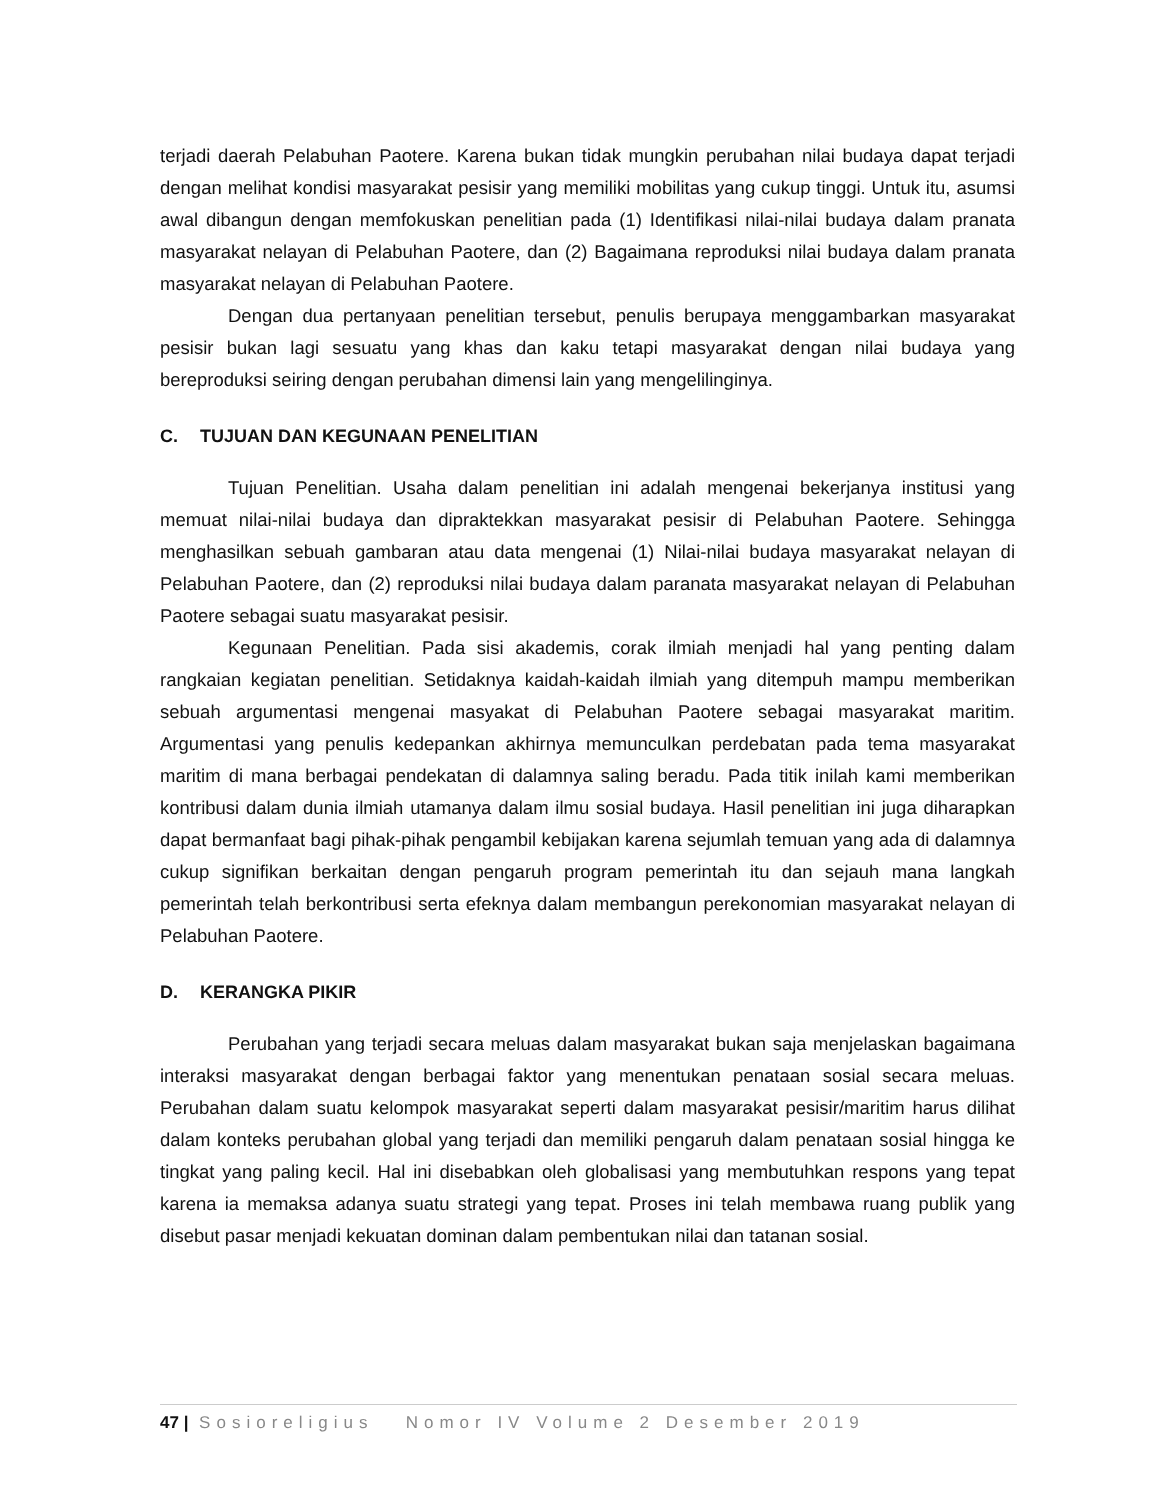terjadi daerah Pelabuhan Paotere. Karena bukan tidak mungkin perubahan nilai budaya dapat terjadi dengan melihat kondisi masyarakat pesisir yang memiliki mobilitas yang cukup tinggi. Untuk itu, asumsi awal dibangun dengan memfokuskan penelitian pada (1) Identifikasi nilai-nilai budaya dalam pranata masyarakat nelayan di Pelabuhan Paotere, dan (2) Bagaimana reproduksi nilai budaya dalam pranata masyarakat nelayan di Pelabuhan Paotere.
Dengan dua pertanyaan penelitian tersebut, penulis berupaya menggambarkan masyarakat pesisir bukan lagi sesuatu yang khas dan kaku tetapi masyarakat dengan nilai budaya yang bereproduksi seiring dengan perubahan dimensi lain yang mengelilinginya.
C. TUJUAN DAN KEGUNAAN PENELITIAN
Tujuan Penelitian. Usaha dalam penelitian ini adalah mengenai bekerjanya institusi yang memuat nilai-nilai budaya dan dipraktekkan masyarakat pesisir di Pelabuhan Paotere. Sehingga menghasilkan sebuah gambaran atau data mengenai (1) Nilai-nilai budaya masyarakat nelayan di Pelabuhan Paotere, dan (2) reproduksi nilai budaya dalam paranata masyarakat nelayan di Pelabuhan Paotere sebagai suatu masyarakat pesisir.
Kegunaan Penelitian. Pada sisi akademis, corak ilmiah menjadi hal yang penting dalam rangkaian kegiatan penelitian. Setidaknya kaidah-kaidah ilmiah yang ditempuh mampu memberikan sebuah argumentasi mengenai masyakat di Pelabuhan Paotere sebagai masyarakat maritim. Argumentasi yang penulis kedepankan akhirnya memunculkan perdebatan pada tema masyarakat maritim di mana berbagai pendekatan di dalamnya saling beradu. Pada titik inilah kami memberikan kontribusi dalam dunia ilmiah utamanya dalam ilmu sosial budaya. Hasil penelitian ini juga diharapkan dapat bermanfaat bagi pihak-pihak pengambil kebijakan karena sejumlah temuan yang ada di dalamnya cukup signifikan berkaitan dengan pengaruh program pemerintah itu dan sejauh mana langkah pemerintah telah berkontribusi serta efeknya dalam membangun perekonomian masyarakat nelayan di Pelabuhan Paotere.
D. KERANGKA PIKIR
Perubahan yang terjadi secara meluas dalam masyarakat bukan saja menjelaskan bagaimana interaksi masyarakat dengan berbagai faktor yang menentukan penataan sosial secara meluas. Perubahan dalam suatu kelompok masyarakat seperti dalam masyarakat pesisir/maritim harus dilihat dalam konteks perubahan global yang terjadi dan memiliki pengaruh dalam penataan sosial hingga ke tingkat yang paling kecil. Hal ini disebabkan oleh globalisasi yang membutuhkan respons yang tepat karena ia memaksa adanya suatu strategi yang tepat. Proses ini telah membawa ruang publik yang disebut pasar menjadi kekuatan dominan dalam pembentukan nilai dan tatanan sosial.
47 | Sosioreligius Nomor IV Volume 2 Desember 2019